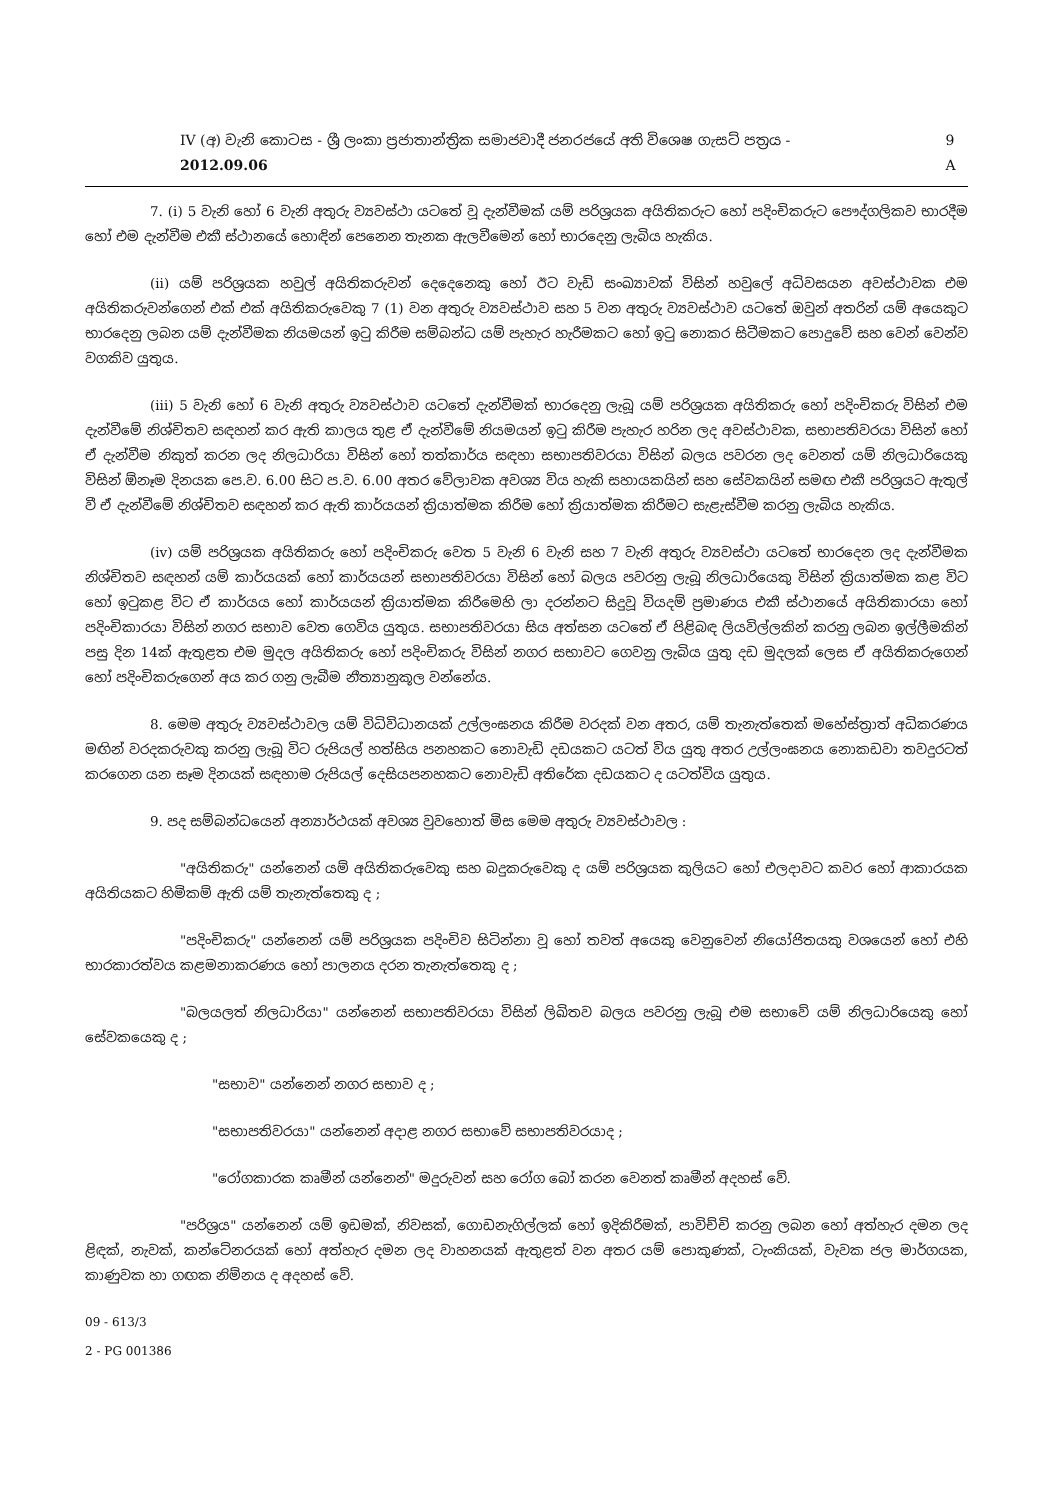IV (අ) වැනි කොටස - ශ්‍රී ලංකා ප්‍රජාතාන්ත්‍රික සමාජවාදී ජනරජයේ අති විශෙෂ ගැසට් පත්‍රය - 2012.09.06 9 A
7. (i) 5 වැනි හෝ 6 වැනි අතුරු ව්‍යවස්ථා යටතේ වූ දැන්වීමක් යම් පරිශ්‍රයක අයිතිකරුට හෝ පදිංචිකරුට පෞද්ගලිකව භාරදීම හෝ එම දැන්වීම එකී ස්ථානයේ හොඳින් පෙනෙන තැනක ඇලවීමෙන් හෝ භාරදෙනු ලැබිය හැකිය.
(ii) යම් පරිශ්‍රයක හවුල් අයිතිකරුවන් දෙදෙනෙකු හෝ ඊට වැඩි සංඛ්‍යාවක් විසින් හවුලේ අධිවසයන අවස්ථාවක එම අයිතිකරුවන්ගෙන් එක් එක් අයිතිකරුවෙකු 7 (1) වන අතුරු ව්‍යවස්ථාව සහ 5 වන අතුරු ව්‍යවස්ථාව යටතේ ඔවුන් අතරින් යම් අයෙකුට භාරදෙනු ලබන යම් දැන්වීමක නියමයන් ඉටු කිරීම සම්බන්ධ යම් පැහැර හැරීමකට හෝ ඉටු නොකර සිටීමකට පොදුවේ සහ වෙන් වෙන්ව වගකිව යුතුය.
(iii) 5 වැනි හෝ 6 වැනි අතුරු ව්‍යවස්ථාව යටතේ දැන්වීමක් භාරදෙනු ලැබූ යම් පරිශ්‍රයක අයිතිකරු හෝ පදිංචිකරු විසින් එම දැන්වීමේ නිශ්චිතව සඳහන් කර ඇති කාලය තුළ ඒ දැන්වීමේ නියමයන් ඉටු කිරීම පැහැර හරින ලද අවස්ථාවක, සභාපතිවරයා විසින් හෝ ඒ දැන්වීම නිකුත් කරන ලද නිලධාරියා විසින් හෝ තත්කාර්ය සඳහා සභාපතිවරයා විසින් බලය පවරන ලද වෙනත් යම් නිලධාරියෙකු විසින් ඕනෑම දිනයක පෙ.ව. 6.00 සිට ප.ව. 6.00 අතර වේලාවක අවශ්‍ය විය හැකි සහායකයින් සහ සේවකයින් සමඟ එකී පරිශ්‍රයට ඇතුල් වී ඒ දැන්වීමේ නිශ්චිතව සඳහන් කර ඇති කාර්යයන් ක්‍රියාත්මක කිරීම හෝ ක්‍රියාත්මක කිරීමට සැළැස්වීම කරනු ලැබිය හැකිය.
(iv) යම් පරිශ්‍රයක අයිතිකරු හෝ පදිංචිකරු වෙත 5 වැනි 6 වැනි සහ 7 වැනි අතුරු ව්‍යවස්ථා යටතේ භාරදෙන ලද දැන්වීමක නිශ්චිතව සඳහන් යම් කාර්යයක් හෝ කාර්යයන් සභාපතිවරයා විසින් හෝ බලය පවරනු ලැබූ නිලධාරියෙකු විසින් ක්‍රියාත්මක කළ විට හෝ ඉටුකළ විට ඒ කාර්යය හෝ කාර්යයන් ක්‍රියාත්මක කිරීමෙහි ලා දරන්නට සිදුවූ වියදම් ප්‍රමාණය එකී ස්ථානයේ අයිතිකාරයා හෝ පදිංචිකාරයා විසින් නගර සභාව වෙත ගෙවිය යුතුය. සභාපතිවරයා සිය අත්සන යටතේ ඒ පිළිබඳ ලියවිල්ලකින් කරනු ලබන ඉල්ලීමකින් පසු දින 14ක් ඇතුළත එම මුදල අයිතිකරු හෝ පදිංචිකරු විසින් නගර සභාවට ගෙවනු ලැබිය යුතු දඩ මුදලක් ලෙස ඒ අයිතිකරුගෙන් හෝ පදිංචිකරුගෙන් අය කර ගනු ලැබීම නීත්‍යානුකූල වන්නේය.
8. මෙම අතුරු ව්‍යවස්ථාවල යම් විධිවිධානයක් උල්ලංඝනය කිරීම වරදක් වන අතර, යම් තැනැත්තෙක් මහේස්ත්‍රාත් අධිකරණය මඟින් වරදකරුවකු කරනු ලැබූ විට රුපියල් හත්සිය පනහකට නොවැඩි දඩයකට යටත් විය යුතු අතර උල්ලංඝනය නොකඩවා තවදුරටත් කරගෙන යන සෑම දිනයක් සඳහාම රුපියල් දෙසියපනහකට නොවැඩි අතිරේක දඩයකට ද යටත්විය යුතුය.
9. පද සම්බන්ධයෙන් අන්‍යාර්ථයක් අවශ්‍ය වුවහොත් මිස මෙම අතුරු ව්‍යවස්ථාවල :
"අයිතිකරු" යන්නෙන් යම් අයිතිකරුවෙකු සහ බදුකරුවෙකු ද යම් පරිශ්‍රයක කුලියට හෝ එලදාවට කවර හෝ ආකාරයක අයිතියකට හිමිකම් ඇති යම් තැනැත්තෙකු ද ;
"පදිංචිකරු" යන්නෙන් යම් පරිශ්‍රයක පදිංචිව සිටින්නා වූ හෝ තවත් අයෙකු වෙනුවෙන් නියෝජිතයකු වශයෙන් හෝ එහි භාරකාරත්වය කළමනාකරණය හෝ පාලනය දරන තැනැත්තෙකු ද ;
"බලයලත් නිලධාරියා" යන්නෙන් සභාපතිවරයා විසින් ලිඛිතව බලය පවරනු ලැබූ එම සභාවේ යම් නිලධාරියෙකු හෝ සේවකයෙකු ද ;
"සභාව" යන්නෙන් නගර සභාව ද ;
"සභාපතිවරයා" යන්නෙන් අදාළ නගර සභාවේ සභාපතිවරයාද ;
"රෝගකාරක කෘමීන් යන්නෙන්" මදුරුවන් සහ රෝග බෝ කරන වෙනත් කෘමීන් අදහස් වේ.
"පරිශ්‍රය" යන්නෙන් යම් ඉඩමක්, නිවසක්, ගොඩනැගිල්ලක් හෝ ඉදිකිරීමක්, පාවිච්චි කරනු ලබන හෝ අත්හැර දමන ලද ළිඳක්, නැවක්, කන්ටේනරයක් හෝ අත්හැර දමන ලද වාහනයක් ඇතුළත් වන අතර යම් පොකුණක්, ටැංකියක්, වැවක ජල මාර්ගයක, කාණුවක හා ගඟක නිම්නය ද අදහස් වේ.
09 - 613/3
2 - PG 001386